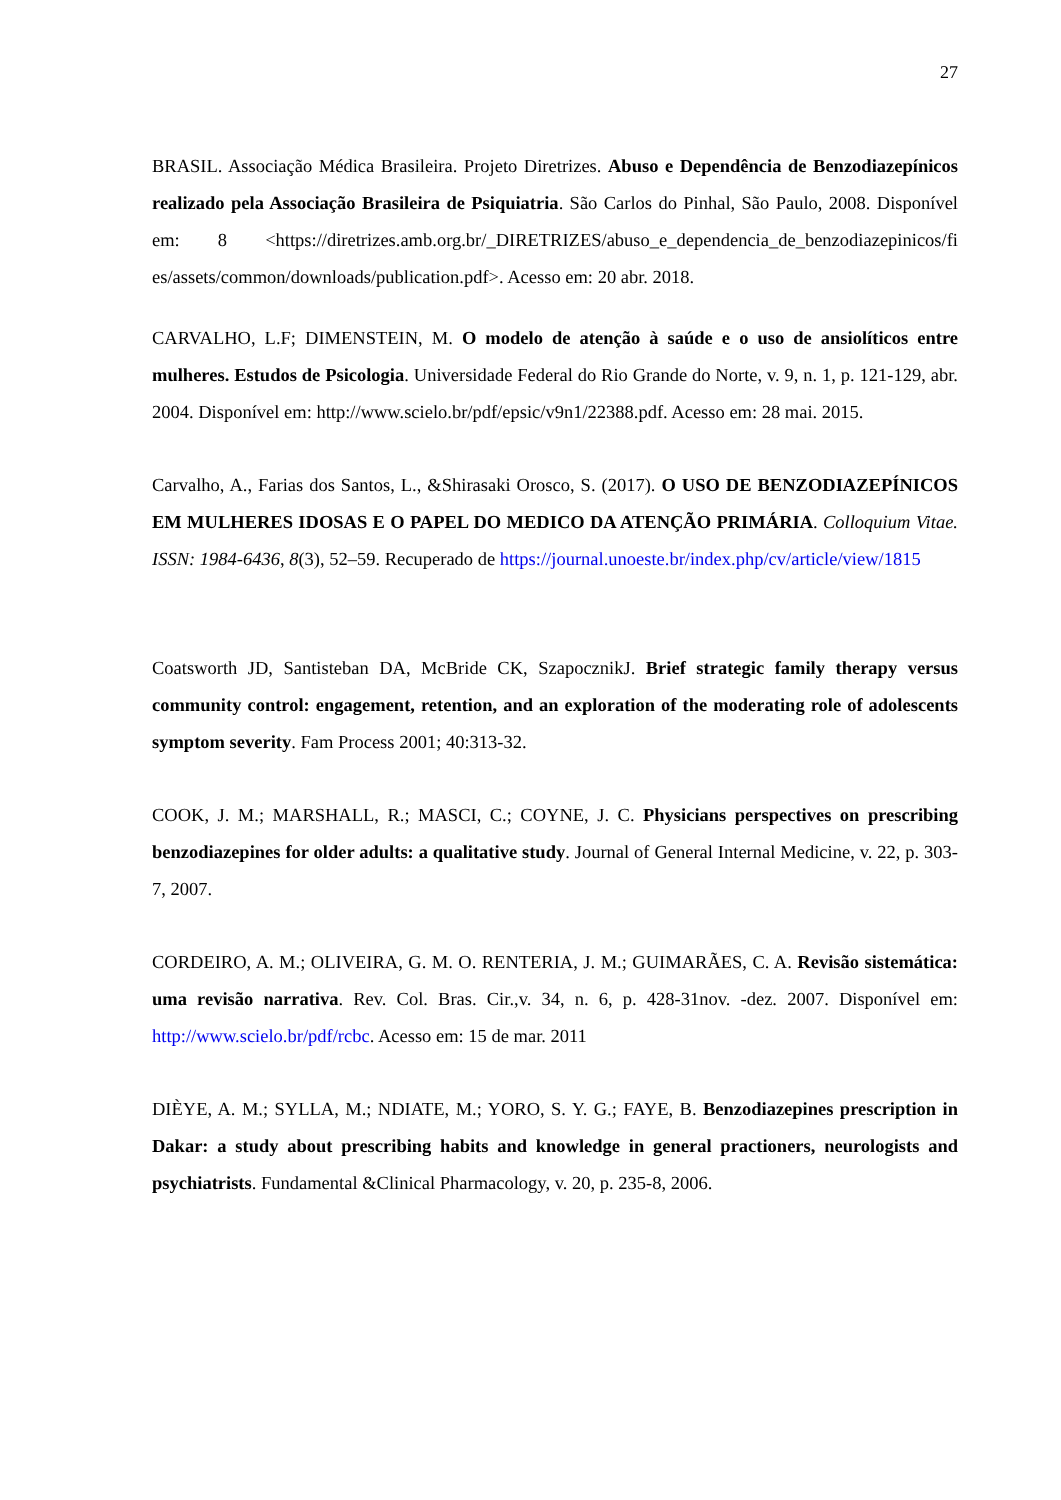27
BRASIL. Associação Médica Brasileira. Projeto Diretrizes. Abuso e Dependência de Benzodiazepínicos realizado pela Associação Brasileira de Psiquiatria. São Carlos do Pinhal, São Paulo, 2008. Disponível em: 8 <https://diretrizes.amb.org.br/_DIRETRIZES/abuso_e_dependencia_de_benzodiazepinicos/fi es/assets/common/downloads/publication.pdf>. Acesso em: 20 abr. 2018.
CARVALHO, L.F; DIMENSTEIN, M. O modelo de atenção à saúde e o uso de ansiolíticos entre mulheres. Estudos de Psicologia. Universidade Federal do Rio Grande do Norte, v. 9, n. 1, p. 121-129, abr. 2004. Disponível em: http://www.scielo.br/pdf/epsic/v9n1/22388.pdf. Acesso em: 28 mai. 2015.
Carvalho, A., Farias dos Santos, L., &Shirasaki Orosco, S. (2017). O USO DE BENZODIAZEPÍNICOS EM MULHERES IDOSAS E O PAPEL DO MEDICO DA ATENÇÃO PRIMÁRIA. Colloquium Vitae. ISSN: 1984-6436, 8(3), 52–59. Recuperado de https://journal.unoeste.br/index.php/cv/article/view/1815
Coatsworth JD, Santisteban DA, McBride CK, SzapocznikJ. Brief strategic family therapy versus community control: engagement, retention, and an exploration of the moderating role of adolescents symptom severity. Fam Process 2001; 40:313-32.
COOK, J. M.; MARSHALL, R.; MASCI, C.; COYNE, J. C. Physicians perspectives on prescribing benzodiazepines for older adults: a qualitative study. Journal of General Internal Medicine, v. 22, p. 303-7, 2007.
CORDEIRO, A. M.; OLIVEIRA, G. M. O. RENTERIA, J. M.; GUIMARÃES, C. A. Revisão sistemática: uma revisão narrativa. Rev. Col. Bras. Cir.,v. 34, n. 6, p. 428-31nov. -dez. 2007. Disponível em: http://www.scielo.br/pdf/rcbc. Acesso em: 15 de mar. 2011
DIÈYE, A. M.; SYLLA, M.; NDIATE, M.; YORO, S. Y. G.; FAYE, B. Benzodiazepines prescription in Dakar: a study about prescribing habits and knowledge in general practioners, neurologists and psychiatrists. Fundamental &Clinical Pharmacology, v. 20, p. 235-8, 2006.